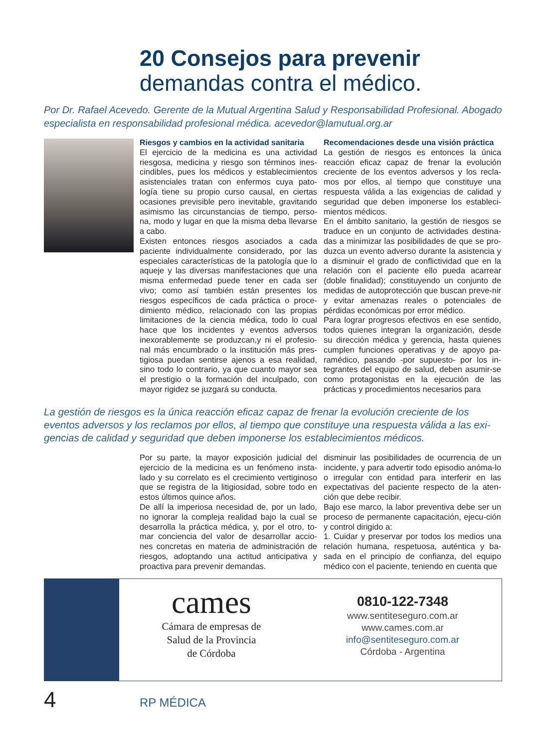20 Consejos para prevenir
demandas contra el médico.
Por Dr. Rafael Acevedo. Gerente de la Mutual Argentina Salud y Responsabilidad Profesional. Abogado especialista en responsabilidad profesional médica. acevedor@lamutual.org.ar
Riesgos y cambios en la actividad sanitaria
El ejercicio de la medicina es una actividad riesgosa, medicina y riesgo son términos ines-cindibles, pues los médicos y establecimientos asistenciales tratan con enfermos cuya pato-logía tiene su propio curso causal, en ciertas ocasiones previsible pero inevitable, gravitando asimismo las circunstancias de tiempo, perso-na, modo y lugar en que la misma deba llevarse a cabo.
Existen entonces riesgos asociados a cada paciente individualmente considerado, por las especiales características de la patología que lo aqueje y las diversas manifestaciones que una misma enfermedad puede tener en cada ser vivo; como así también están presentes los riesgos específicos de cada práctica o proce-dimiento médico, relacionado con las propias limitaciones de la ciencia médica, todo lo cual hace que los incidentes y eventos adversos inexorablemente se produzcan,y ni el profesio-nal más encumbrado o la institución más pres-tigiosa puedan sentirse ajenos a esa realidad, sino todo lo contrario, ya que cuanto mayor sea el prestigio o la formación del inculpado, con mayor rigidez se juzgará su conducta.
Recomendaciones desde una visión práctica
La gestión de riesgos es entonces la única reacción eficaz capaz de frenar la evolución creciente de los eventos adversos y los recla-mos por ellos, al tiempo que constituye una respuesta válida a las exigencias de calidad y seguridad que deben imponerse los estableci-mientos médicos.
En el ámbito sanitario, la gestión de riesgos se traduce en un conjunto de actividades destina-das a minimizar las posibilidades de que se pro-duzca un evento adverso durante la asistencia y a disminuir el grado de conflictividad que en la relación con el paciente ello pueda acarrear (doble finalidad); constituyendo un conjunto de medidas de autoprotección que buscan preve-nir y evitar amenazas reales o potenciales de pérdidas económicas por error médico.
Para lograr progresos efectivos en ese sentido, todos quienes integran la organización, desde su dirección médica y gerencia, hasta quienes cumplen funciones operativas y de apoyo pa-ramédico, pasando -por supuesto- por los in-tegrantes del equipo de salud, deben asumir-se como protagonistas en la ejecución de las prácticas y procedimientos necesarios para
La gestión de riesgos es la única reacción eficaz capaz de frenar la evolución creciente de los eventos adversos y los reclamos por ellos, al tiempo que constituye una respuesta válida a las exi-gencias de calidad y seguridad que deben imponerse los establecimientos médicos.
Por su parte, la mayor exposición judicial del ejercicio de la medicina es un fenómeno insta-lado y su correlato es el crecimiento vertiginoso que se registra de la litigiosidad, sobre todo en estos últimos quince años.
De allí la imperiosa necesidad de, por un lado, no ignorar la compleja realidad bajo la cual se desarrolla la práctica médica, y, por el otro, to-mar conciencia del valor de desarrollar accio-nes concretas en materia de administración de riesgos, adoptando una actitud anticipativa y proactiva para prevenir demandas.
disminuir las posibilidades de ocurrencia de un incidente, y para advertir todo episodio anóma-lo o irregular con entidad para interferir en las expectativas del paciente respecto de la aten-ción que debe recibir.
Bajo ese marco, la labor preventiva debe ser un proceso de permanente capacitación, ejecu-ción y control dirigido a:
1. Cuidar y preservar por todos los medios una relación humana, respetuosa, auténtica y ba-sada en el principio de confianza, del equipo médico con el paciente, teniendo en cuenta que
cames
Cámara de empresas de
Salud de la Provincia
de Córdoba
0810-122-7348
www.sentiteseguro.com.ar
www.cames.com.ar
info@sentiteseguro.com.ar
Córdoba - Argentina
4 RP MÉDICA